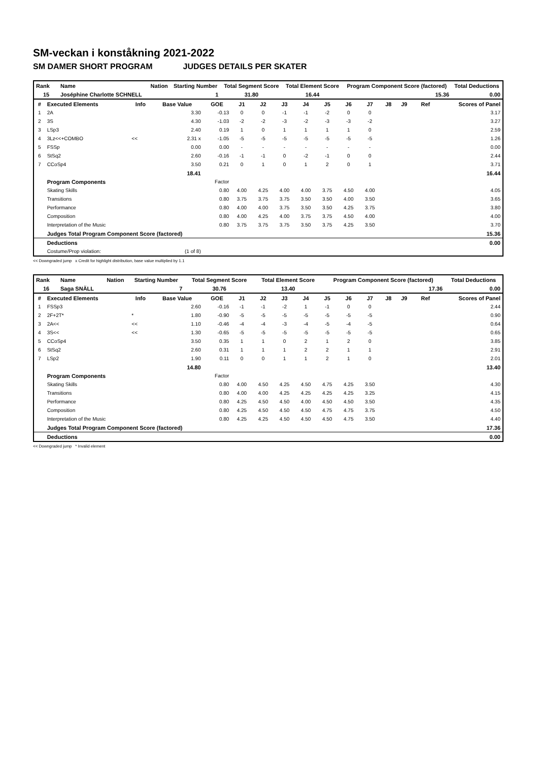SM-veckan i konståkning 2021-2022
SM DAMER SHORT PROGRAM JUDGES DETAILS PER SKATER
| Rank | Name | Nation | Starting Number | Total Segment Score | Total Element Score | Program Component Score (factored) | Total Deductions |
| --- | --- | --- | --- | --- | --- | --- | --- |
| 15 | Joséphine Charlotte SCHNELL | | 1 | 31.80 | 16.44 | 15.36 | 0.00 |
| # | Executed Elements | Info | Base Value | GOE | J1 | J2 | J3 | J4 | J5 | J6 | J7 | J8 | J9 | Ref | Scores of Panel |
| --- | --- | --- | --- | --- | --- | --- | --- | --- | --- | --- | --- | --- | --- | --- | --- |
| 1 | 2A | | 3.30 | -0.13 | 0 | 0 | -1 | -1 | -2 | 0 | 0 | | | | 3.17 |
| 2 | 3S | | 4.30 | -1.03 | -2 | -2 | -3 | -2 | -3 | -3 | -2 | | | | 3.27 |
| 3 | LSp3 | | 2.40 | 0.19 | 1 | 0 | 1 | 1 | 1 | 1 | 0 | | | | 2.59 |
| 4 | 3Lz<<+COMBO | << | 2.31 x | -1.05 | -5 | -5 | -5 | -5 | -5 | -5 | -5 | | | | 1.26 |
| 5 | FSSp | | 0.00 | 0.00 | - | - | - | - | - | - | - | | | | 0.00 |
| 6 | StSq2 | | 2.60 | -0.16 | -1 | -1 | 0 | -2 | -1 | 0 | 0 | | | | 2.44 |
| 7 | CCoSp4 | | 3.50 | 0.21 | 0 | 1 | 0 | 1 | 2 | 0 | 1 | | | | 3.71 |
| | | | 18.41 | | | | | | | | | | | | 16.44 |
| | Program Components | | | Factor | | | | | | | | | | | |
| | Skating Skills | | | 0.80 | 4.00 | 4.25 | 4.00 | 4.00 | 3.75 | 4.50 | 4.00 | | | | 4.05 |
| | Transitions | | | 0.80 | 3.75 | 3.75 | 3.75 | 3.50 | 3.50 | 4.00 | 3.50 | | | | 3.65 |
| | Performance | | | 0.80 | 4.00 | 4.00 | 3.75 | 3.50 | 3.50 | 4.25 | 3.75 | | | | 3.80 |
| | Composition | | | 0.80 | 4.00 | 4.25 | 4.00 | 3.75 | 3.75 | 4.50 | 4.00 | | | | 4.00 |
| | Interpretation of the Music | | | 0.80 | 3.75 | 3.75 | 3.75 | 3.50 | 3.75 | 4.25 | 3.50 | | | | 3.70 |
| | Judges Total Program Component Score (factored) | | | | | | | | | | | | | | 15.36 |
| | Deductions | | | | | | | | | | | | | | 0.00 |
| | Costume/Prop violation: | | (1 of 8) | | | | | | | | | | | | |
<< Downgraded jump x Credit for highlight distribution, base value multiplied by 1.1
| Rank | Name | Nation | Starting Number | Total Segment Score | Total Element Score | Program Component Score (factored) | Total Deductions |
| --- | --- | --- | --- | --- | --- | --- | --- |
| 16 | Saga SNÄLL | | 7 | 30.76 | 13.40 | 17.36 | 0.00 |
| # | Executed Elements | Info | Base Value | GOE | J1 | J2 | J3 | J4 | J5 | J6 | J7 | J8 | J9 | Ref | Scores of Panel |
| --- | --- | --- | --- | --- | --- | --- | --- | --- | --- | --- | --- | --- | --- | --- | --- |
| 1 | FSSp3 | | 2.60 | -0.16 | -1 | -1 | -2 | 1 | -1 | 0 | 0 | | | | 2.44 |
| 2 | 2F+2T* | * | 1.80 | -0.90 | -5 | -5 | -5 | -5 | -5 | -5 | -5 | | | | 0.90 |
| 3 | 2A<< | << | 1.10 | -0.46 | -4 | -4 | -3 | -4 | -5 | -4 | -5 | | | | 0.64 |
| 4 | 3S<< | << | 1.30 | -0.65 | -5 | -5 | -5 | -5 | -5 | -5 | -5 | | | | 0.65 |
| 5 | CCoSp4 | | 3.50 | 0.35 | 1 | 1 | 0 | 2 | 1 | 2 | 0 | | | | 3.85 |
| 6 | StSq2 | | 2.60 | 0.31 | 1 | 1 | 1 | 2 | 2 | 1 | 1 | | | | 2.91 |
| 7 | LSp2 | | 1.90 | 0.11 | 0 | 0 | 1 | 1 | 2 | 1 | 0 | | | | 2.01 |
| | | | 14.80 | | | | | | | | | | | | 13.40 |
| | Program Components | | | Factor | | | | | | | | | | | |
| | Skating Skills | | | 0.80 | 4.00 | 4.50 | 4.25 | 4.50 | 4.75 | 4.25 | 3.50 | | | | 4.30 |
| | Transitions | | | 0.80 | 4.00 | 4.00 | 4.25 | 4.25 | 4.25 | 4.25 | 3.25 | | | | 4.15 |
| | Performance | | | 0.80 | 4.25 | 4.50 | 4.50 | 4.00 | 4.50 | 4.50 | 3.50 | | | | 4.35 |
| | Composition | | | 0.80 | 4.25 | 4.50 | 4.50 | 4.50 | 4.75 | 4.75 | 3.75 | | | | 4.50 |
| | Interpretation of the Music | | | 0.80 | 4.25 | 4.25 | 4.50 | 4.50 | 4.50 | 4.75 | 3.50 | | | | 4.40 |
| | Judges Total Program Component Score (factored) | | | | | | | | | | | | | | 17.36 |
| | Deductions | | | | | | | | | | | | | | 0.00 |
<< Downgraded jump * Invalid element